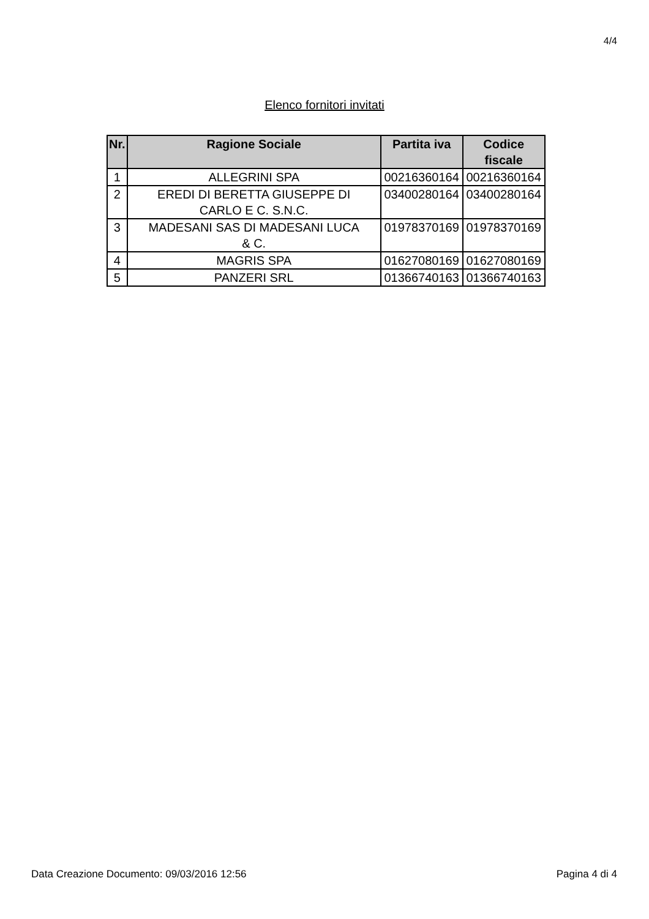4/4
Elenco fornitori invitati
| Nr. | Ragione Sociale | Partita iva | Codice fiscale |
| --- | --- | --- | --- |
| 1 | ALLEGRINI SPA | 00216360164 | 00216360164 |
| 2 | EREDI DI BERETTA GIUSEPPE DI CARLO E C. S.N.C. | 03400280164 | 03400280164 |
| 3 | MADESANI SAS DI MADESANI LUCA & C. | 01978370169 | 01978370169 |
| 4 | MAGRIS SPA | 01627080169 | 01627080169 |
| 5 | PANZERI SRL | 01366740163 | 01366740163 |
Data Creazione Documento: 09/03/2016 12:56 Pagina 4 di 4